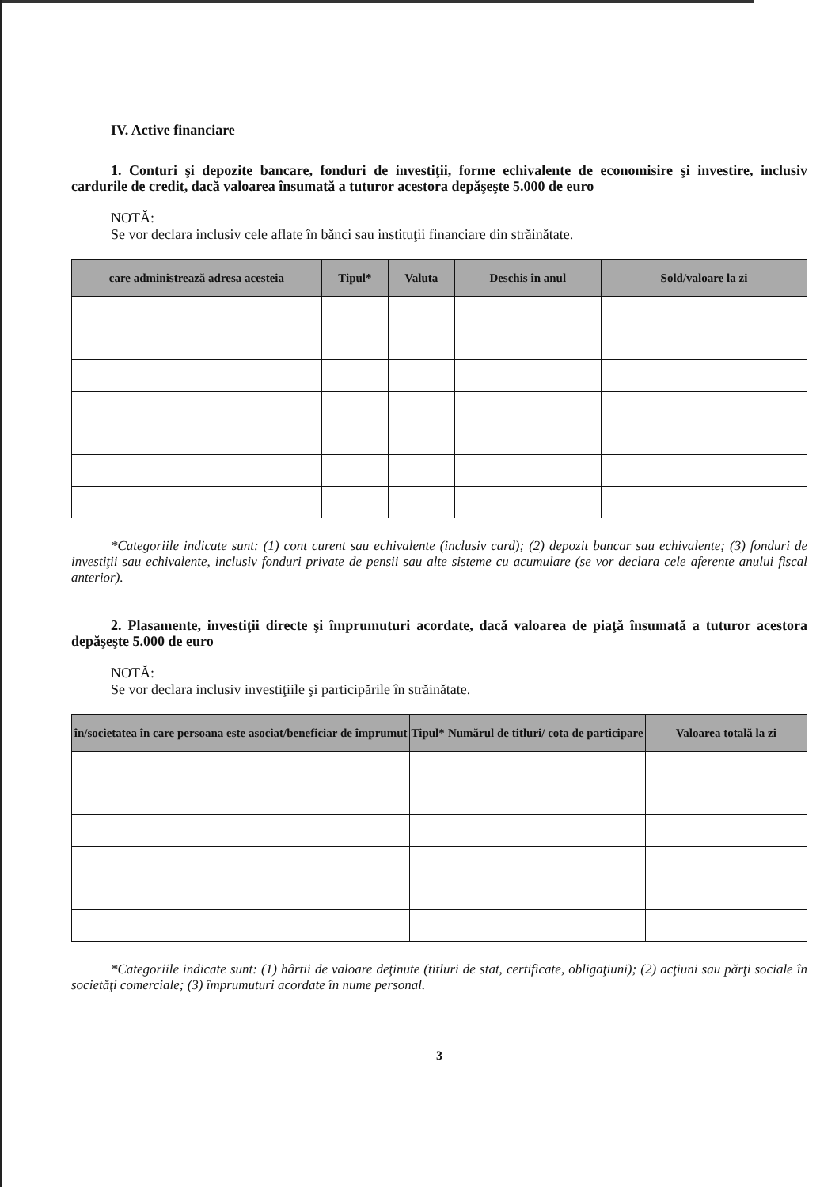IV. Active financiare
1. Conturi şi depozite bancare, fonduri de investiţii, forme echivalente de economisire şi investire, inclusiv cardurile de credit, dacă valoarea însumată a tuturor acestora depăşeşte 5.000 de euro
NOTĂ:
Se vor declara inclusiv cele aflate în bănci sau instituţii financiare din străinătate.
| care administrează adresa acesteia | Tipul* | Valuta | Deschis în anul | Sold/valoare la zi |
| --- | --- | --- | --- | --- |
*Categoriile indicate sunt: (1) cont curent sau echivalente (inclusiv card); (2) depozit bancar sau echivalente; (3) fonduri de investiţii sau echivalente, inclusiv fonduri private de pensii sau alte sisteme cu acumulare (se vor declara cele aferente anului fiscal anterior).
2. Plasamente, investiţii directe şi împrumuturi acordate, dacă valoarea de piaţă însumată a tuturor acestora depăşeşte 5.000 de euro
NOTĂ:
Se vor declara inclusiv investiţiile şi participările în străinătate.
| în/societatea în care persoana este asociat/beneficiar de împrumut | Tipul* | Numărul de titluri/ cota de participare | Valoarea totală la zi |
| --- | --- | --- | --- |
*Categoriile indicate sunt: (1) hârtii de valoare deţinute (titluri de stat, certificate, obligaţiuni); (2) acţiuni sau părţi sociale în societăţi comerciale; (3) împrumuturi acordate în nume personal.
3